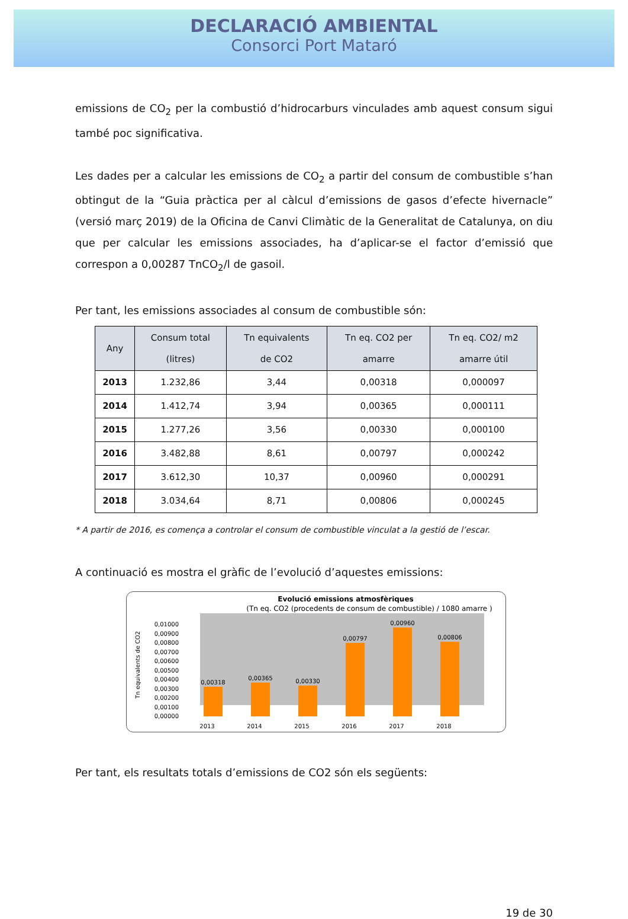DECLARACIÓ AMBIENTAL
Consorci Port Mataró
emissions de CO<sub>2</sub> per la combustió d’hidrocarburs vinculades amb aquest consum sigui també poc significativa.
Les dades per a calcular les emissions de CO<sub>2</sub> a partir del consum de combustible s’han obtingut de la “Guia pràctica per al càlcul d’emissions de gasos d’efecte hivernacle” (versió març 2019) de la Oficina de Canvi Climàtic de la Generalitat de Catalunya, on diu que per calcular les emissions associades, ha d’aplicar-se el factor d’emissió que correspon a 0,00287 TnCO<sub>2</sub>/l de gasoil.
Per tant, les emissions associades al consum de combustible són:
| Any | Consum total (litres) | Tn equivalents de CO2 | Tn eq. CO2 per amarre | Tn eq. CO2/ m2 amarre útil |
| --- | --- | --- | --- | --- |
| 2013 | 1.232,86 | 3,44 | 0,00318 | 0,000097 |
| 2014 | 1.412,74 | 3,94 | 0,00365 | 0,000111 |
| 2015 | 1.277,26 | 3,56 | 0,00330 | 0,000100 |
| 2016 | 3.482,88 | 8,61 | 0,00797 | 0,000242 |
| 2017 | 3.612,30 | 10,37 | 0,00960 | 0,000291 |
| 2018 | 3.034,64 | 8,71 | 0,00806 | 0,000245 |
* A partir de 2016, es comença a controlar el consum de combustible vinculat a la gestió de l’escar.
A continuació es mostra el gràfic de l’evolució d’aquestes emissions:
Evolució emissions atmosfèriques
(Tn eq. CO2 (procedents de consum de combustible) / 1080 amarre )
0,01000
0,00900
0,00800
0,00700
0,00600
0,00500
0,00400
0,00300
0,00200
0,00100
0,00000
Tn equivalents de CO2
0,00318
0,00365
0,00330
0,00797
0,00960
0,00806
2013
2014
2015
2016
2017
2018
Per tant, els resultats totals d’emissions de CO2 són els següents:
19 de 30